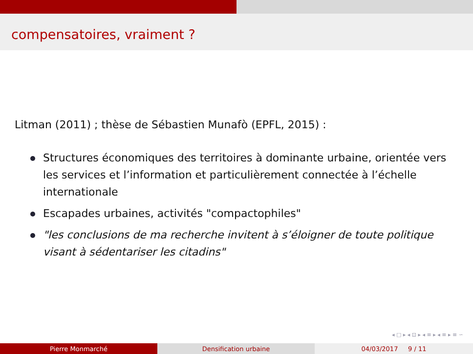compensatoires, vraiment ?
Litman (2011) ; thèse de Sébastien Munafò (EPFL, 2015) :
Structures économiques des territoires à dominante urbaine, orientée vers les services et l’information et particulièrement connectée à l’échelle internationale
Escapades urbaines, activités "compactophiles"
"les conclusions de ma recherche invitent à s’éloigner de toute politique visant à sédentariser les citadins"
◂ □ ▸ ◂ ⊡ ▸ ◂ ≡ ▸ ◂ ≡ ▸ ≡ ∽
Pierre Monmarché Densification urbaine 04/03/2017 9 / 11